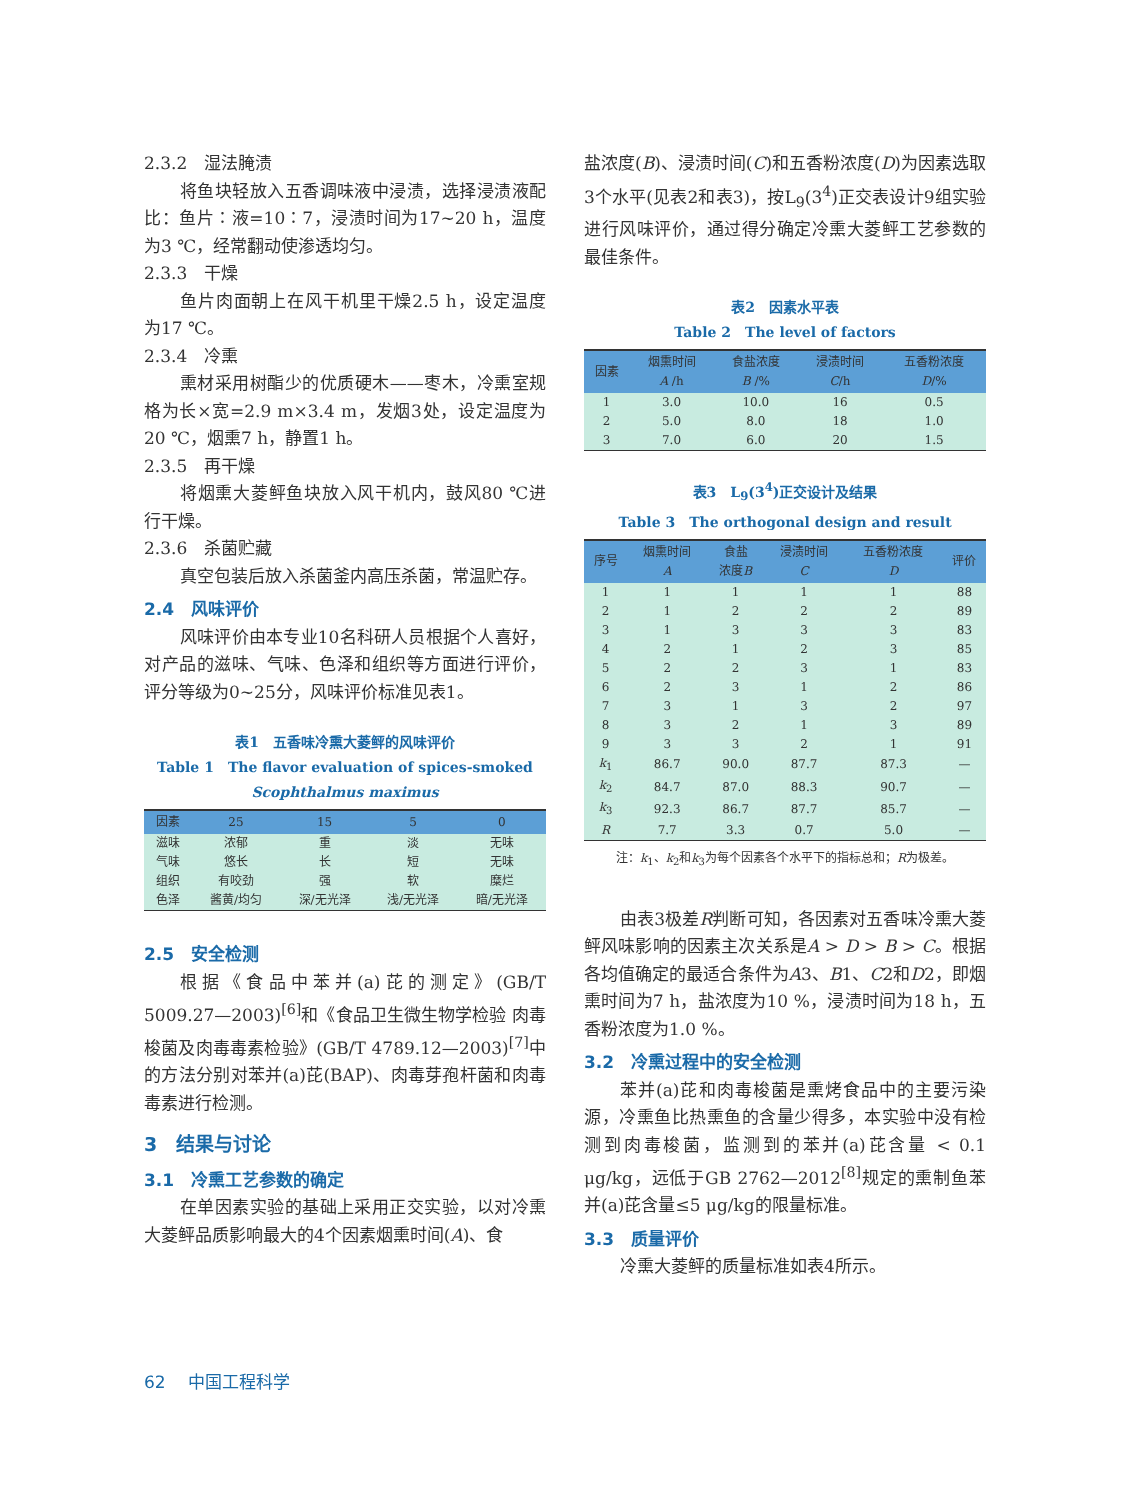2.3.2　湿法腌渍
将鱼块轻放入五香调味液中浸渍，选择浸渍液配比：鱼片∶液=10∶7，浸渍时间为17~20 h，温度为3 ℃，经常翻动使渗透均匀。
2.3.3　干燥
鱼片肉面朝上在风干机里干燥2.5 h，设定温度为17 ℃。
2.3.4　冷熏
熏材采用树酯少的优质硬木——枣木，冷熏室规格为长×宽=2.9 m×3.4 m，发烟3处，设定温度为20 ℃，烟熏7 h，静置1 h。
2.3.5　再干燥
将烟熏大菱鲆鱼块放入风干机内，鼓风80 ℃进行干燥。
2.3.6　杀菌贮藏
真空包装后放入杀菌釜内高压杀菌，常温贮存。
2.4　风味评价
风味评价由本专业10名科研人员根据个人喜好，对产品的滋味、气味、色泽和组织等方面进行评价，评分等级为0~25分，风味评价标准见表1。
表1　五香味冷熏大菱鲆的风味评价
Table 1　The flavor evaluation of spices-smoked Scophthalmus maximus
| 因素 | 25 | 15 | 5 | 0 |
| --- | --- | --- | --- | --- |
| 滋味 | 浓郁 | 重 | 淡 | 无味 |
| 气味 | 悠长 | 长 | 短 | 无味 |
| 组织 | 有咬劲 | 强 | 软 | 糜烂 |
| 色泽 | 酱黄/均匀 | 深/无光泽 | 浅/无光泽 | 暗/无光泽 |
2.5　安全检测
根据《食品中苯并(a)芘的测定》(GB/T 5009.27—2003)<sup>[6]</sup>和《食品卫生微生物学检验 肉毒梭菌及肉毒毒素检验》(GB/T 4789.12—2003)<sup>[7]</sup>中的方法分别对苯并(a)芘(BAP)、肉毒芽孢杆菌和肉毒毒素进行检测。
3　结果与讨论
3.1　冷熏工艺参数的确定
在单因素实验的基础上采用正交实验，以对冷熏大菱鲆品质影响最大的4个因素烟熏时间(A)、食
盐浓度(B)、浸渍时间(C)和五香粉浓度(D)为因素选取3个水平(见表2和表3)，按L<sub>9</sub>(3<sup>4</sup>)正交表设计9组实验进行风味评价，通过得分确定冷熏大菱鲆工艺参数的最佳条件。
表2　因素水平表
Table 2　The level of factors
| 因素 | 烟熏时间 A /h | 食盐浓度 B /% | 浸渍时间 C /h | 五香粉浓度 D /% |
| --- | --- | --- | --- | --- |
| 1 | 3.0 | 10.0 | 16 | 0.5 |
| 2 | 5.0 | 8.0 | 18 | 1.0 |
| 3 | 7.0 | 6.0 | 20 | 1.5 |
表3　L<sub>9</sub>(3<sup>4</sup>)正交设计及结果
Table 3　The orthogonal design and result
| 序号 | 烟熏时间 A | 食盐 浓度 B | 浸渍时间 C | 五香粉浓度 D | 评价 |
| --- | --- | --- | --- | --- | --- |
| 1 | 1 | 1 | 1 | 1 | 88 |
| 2 | 1 | 2 | 2 | 2 | 89 |
| 3 | 1 | 3 | 3 | 3 | 83 |
| 4 | 2 | 1 | 2 | 3 | 85 |
| 5 | 2 | 2 | 3 | 1 | 83 |
| 6 | 2 | 3 | 1 | 2 | 86 |
| 7 | 3 | 1 | 3 | 2 | 97 |
| 8 | 3 | 2 | 1 | 3 | 89 |
| 9 | 3 | 3 | 2 | 1 | 91 |
| k<sub>1</sub> | 86.7 | 90.0 | 87.7 | 87.3 | — |
| k<sub>2</sub> | 84.7 | 87.0 | 88.3 | 90.7 | — |
| k<sub>3</sub> | 92.3 | 86.7 | 87.7 | 85.7 | — |
| R | 7.7 | 3.3 | 0.7 | 5.0 | — |
注：k<sub>1</sub>、k<sub>2</sub>和k<sub>3</sub>为每个因素各个水平下的指标总和；R为极差。
由表3极差R判断可知，各因素对五香味冷熏大菱鲆风味影响的因素主次关系是A > D > B > C。根据各均值确定的最适合条件为A3、B1、C2和D2，即烟熏时间为7 h，盐浓度为10 %，浸渍时间为18 h，五香粉浓度为1.0 %。
3.2　冷熏过程中的安全检测
苯并(a)芘和肉毒梭菌是熏烤食品中的主要污染源，冷熏鱼比热熏鱼的含量少得多，本实验中没有检测到肉毒梭菌，监测到的苯并(a)芘含量 < 0.1 μg/kg，远低于GB 2762—2012<sup>[8]</sup>规定的熏制鱼苯并(a)芘含量≤5 μg/kg的限量标准。
3.3　质量评价
冷熏大菱鲆的质量标准如表4所示。
62　 中国工程科学